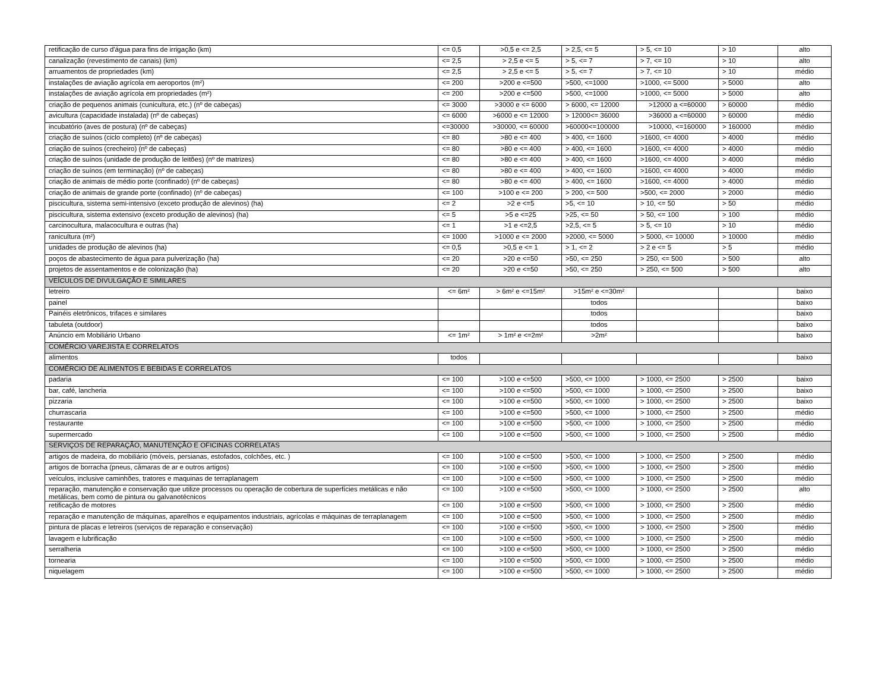| retificação de curso d'água para fins de irrigação (km) | <= 0,5 | >0,5 e <= 2,5 | > 2,5, <= 5 | > 5, <= 10 | > 10 | alto |
| canalização (revestimento de canais) (km) | <= 2,5 | > 2,5 e <= 5 | > 5, <= 7 | > 7, <= 10 | > 10 | alto |
| arruamentos de propriedades (km) | <= 2,5 | > 2,5 e <= 5 | > 5, <= 7 | > 7, <= 10 | > 10 | médio |
| instalações de aviação agrícola em aeroportos (m²) | <= 200 | >200 e <=500 | >500, <=1000 | >1000, <= 5000 | > 5000 | alto |
| instalações de aviação agrícola em propriedades (m²) | <= 200 | >200 e <=500 | >500, <=1000 | >1000, <= 5000 | > 5000 | alto |
| criação de pequenos animais (cunicultura, etc.) (nº de cabeças) | <= 3000 | >3000 e <= 6000 | > 6000, <= 12000 | >12000 a <=60000 | > 60000 | médio |
| avicultura (capacidade instalada) (nº de cabeças) | <= 6000 | >6000 e <= 12000 | > 12000<= 36000 | >36000 a <=60000 | > 60000 | médio |
| incubatório (aves de postura) (nº de cabeças) | <=30000 | >30000, <= 60000 | >60000<=100000 | >10000, <=160000 | > 160000 | médio |
| criação de suínos (ciclo completo) (nº de cabeças) | <= 80 | >80 e <= 400 | > 400, <= 1600 | >1600, <= 4000 | > 4000 | médio |
| criação de suínos (crecheiro) (nº de cabeças) | <= 80 | >80 e <= 400 | > 400, <= 1600 | >1600, <= 4000 | > 4000 | médio |
| criação de suínos (unidade de produção de leitões) (nº de matrizes) | <= 80 | >80 e <= 400 | > 400, <= 1600 | >1600, <= 4000 | > 4000 | médio |
| criação de suínos (em terminação) (nº de cabeças) | <= 80 | >80 e <= 400 | > 400, <= 1600 | >1600, <= 4000 | > 4000 | médio |
| criação de animais de médio porte (confinado) (nº de cabeças) | <= 80 | >80 e <= 400 | > 400, <= 1600 | >1600, <= 4000 | > 4000 | médio |
| criação de animais de grande porte (confinado) (nº de cabeças) | <= 100 | >100 e <= 200 | > 200, <= 500 | >500, <= 2000 | > 2000 | médio |
| piscicultura, sistema semi-intensivo (exceto produção de alevinos) (ha) | <= 2 | >2 e <=5 | >5, <= 10 | > 10, <= 50 | > 50 | médio |
| piscicultura, sistema extensivo (exceto produção de alevinos) (ha) | <= 5 | >5 e <=25 | >25, <= 50 | > 50, <= 100 | > 100 | médio |
| carcinocultura, malacocultura e outras (ha) | <= 1 | >1 e <=2,5 | >2,5, <= 5 | > 5, <= 10 | > 10 | médio |
| ranicultura (m²) | <= 1000 | >1000 e <= 2000 | >2000, <= 5000 | > 5000, <= 10000 | > 10000 | médio |
| unidades de produção de alevinos (ha) | <= 0,5 | >0,5 e <= 1 | > 1, <= 2 | > 2 e <= 5 | > 5 | médio |
| poços de abastecimento de água para pulverização (ha) | <= 20 | >20 e <=50 | >50, <= 250 | > 250, <= 500 | > 500 | alto |
| projetos de assentamentos e de colonização (ha) | <= 20 | >20 e <=50 | >50, <= 250 | > 250, <= 500 | > 500 | alto |
| VEÍCULOS DE DIVULGAÇÃO E SIMILARES | | | | | | |
| letreiro | <= 6m² | > 6m² e <=15m² | >15m² e <=30m² | | | baixo |
| painel | | | todos | | | baixo |
| Painéis eletrônicos, trifaces e similares | | | todos | | | baixo |
| tabuleta (outdoor) | | | todos | | | baixo |
| Anúncio em Mobiliário Urbano | <= 1m² | > 1m² e <=2m² | >2m² | | | baixo |
| COMÉRCIO VAREJISTA E CORRELATOS | | | | | | |
| alimentos | todos | | | | | baixo |
| COMÉRCIO DE ALIMENTOS E BEBIDAS E CORRELATOS | | | | | | |
| padaria | <= 100 | >100 e <=500 | >500, <= 1000 | > 1000, <= 2500 | > 2500 | baixo |
| bar, café, lancheria | <= 100 | >100 e <=500 | >500, <= 1000 | > 1000, <= 2500 | > 2500 | baixo |
| pizzaria | <= 100 | >100 e <=500 | >500, <= 1000 | > 1000, <= 2500 | > 2500 | baixo |
| churrascaria | <= 100 | >100 e <=500 | >500, <= 1000 | > 1000, <= 2500 | > 2500 | médio |
| restaurante | <= 100 | >100 e <=500 | >500, <= 1000 | > 1000, <= 2500 | > 2500 | médio |
| supermercado | <= 100 | >100 e <=500 | >500, <= 1000 | > 1000, <= 2500 | > 2500 | médio |
| SERVIÇOS DE REPARAÇÃO, MANUTENÇÃO E OFICINAS CORRELATAS | | | | | | |
| artigos de madeira, do mobiliário (móveis, persianas, estofados, colchões, etc. ) | <= 100 | >100 e <=500 | >500, <= 1000 | > 1000, <= 2500 | > 2500 | médio |
| artigos de borracha (pneus, câmaras de ar e outros artigos) | <= 100 | >100 e <=500 | >500, <= 1000 | > 1000, <= 2500 | > 2500 | médio |
| veículos, inclusive caminhões, tratores e maquinas de terraplanagem | <= 100 | >100 e <=500 | >500, <= 1000 | > 1000, <= 2500 | > 2500 | médio |
| reparação, manutenção e conservação que utilize processos ou operação de cobertura de superfícies metálicas e não metálicas, bem como de pintura ou galvanotécnicos | <= 100 | >100 e <=500 | >500, <= 1000 | > 1000, <= 2500 | > 2500 | alto |
| retificação de motores | <= 100 | >100 e <=500 | >500, <= 1000 | > 1000, <= 2500 | > 2500 | médio |
| reparação e manutenção de máquinas, aparelhos e equipamentos industriais, agrícolas e máquinas de terraplanagem | <= 100 | >100 e <=500 | >500, <= 1000 | > 1000, <= 2500 | > 2500 | médio |
| pintura de placas e letreiros (serviços de reparação e conservação) | <= 100 | >100 e <=500 | >500, <= 1000 | > 1000, <= 2500 | > 2500 | médio |
| lavagem e lubrificação | <= 100 | >100 e <=500 | >500, <= 1000 | > 1000, <= 2500 | > 2500 | médio |
| serralheria | <= 100 | >100 e <=500 | >500, <= 1000 | > 1000, <= 2500 | > 2500 | médio |
| tornearia | <= 100 | >100 e <=500 | >500, <= 1000 | > 1000, <= 2500 | > 2500 | médio |
| niquelagem | <= 100 | >100 e <=500 | >500, <= 1000 | > 1000, <= 2500 | > 2500 | médio |